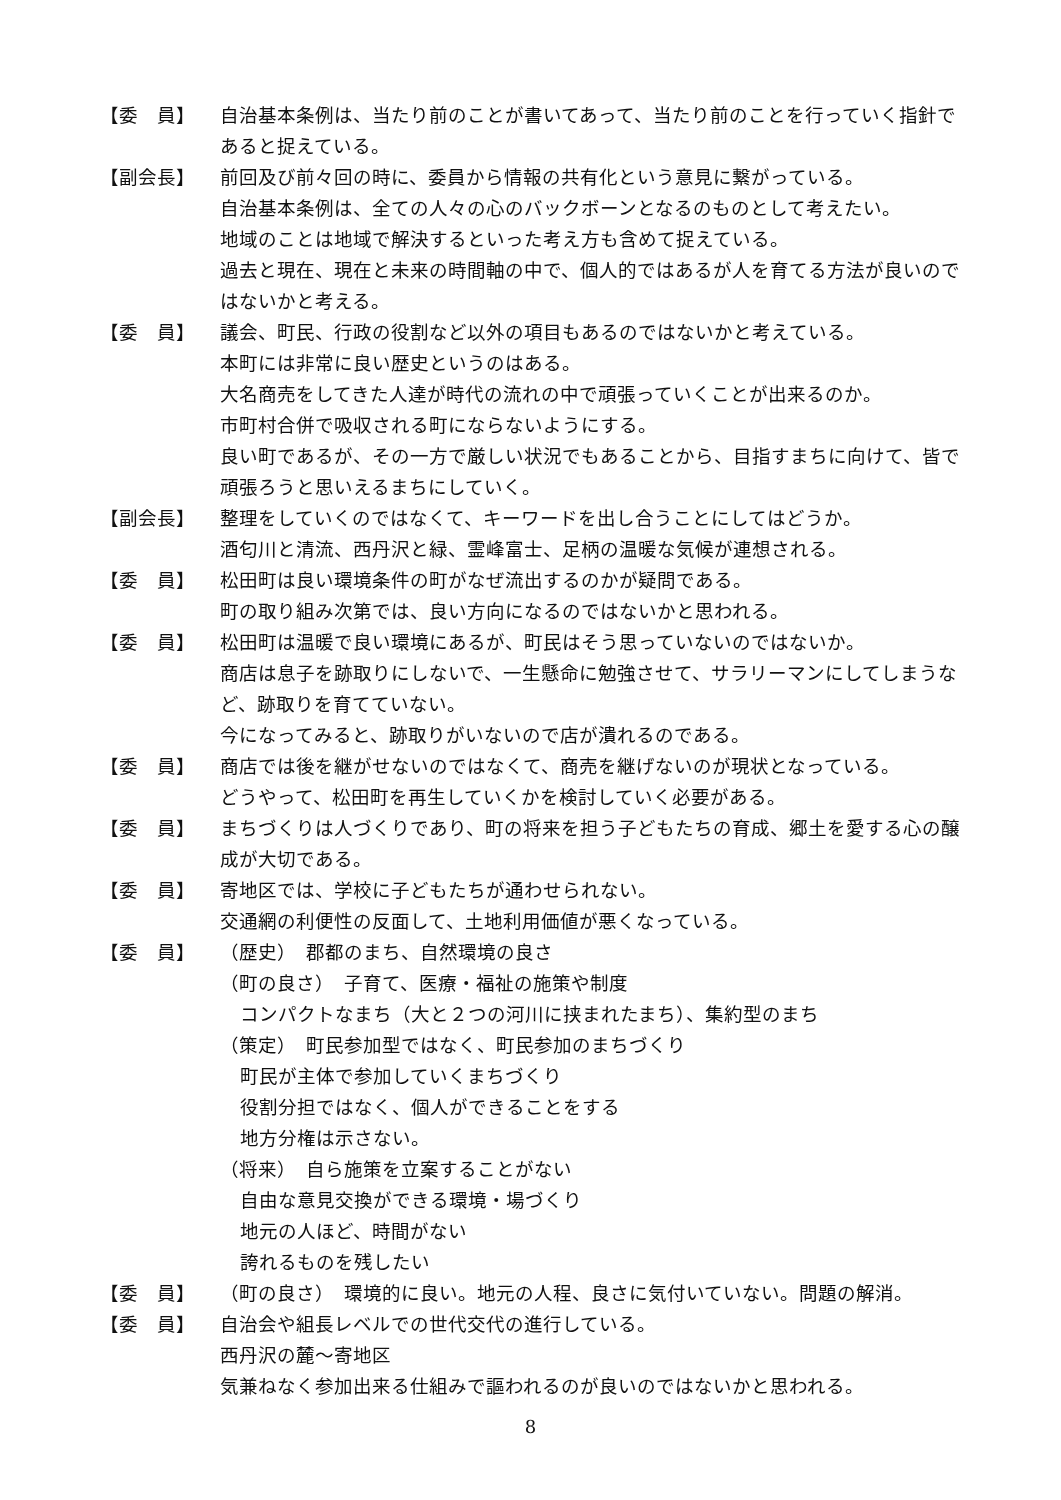【委　員】 自治基本条例は、当たり前のことが書いてあって、当たり前のことを行っていく指針であると捉えている。
【副会長】 前回及び前々回の時に、委員から情報の共有化という意見に繋がっている。
自治基本条例は、全ての人々の心のバックボーンとなるのものとして考えたい。
地域のことは地域で解決するといった考え方も含めて捉えている。
過去と現在、現在と未来の時間軸の中で、個人的ではあるが人を育てる方法が良いのではないかと考える。
【委　員】 議会、町民、行政の役割など以外の項目もあるのではないかと考えている。
本町には非常に良い歴史というのはある。
大名商売をしてきた人達が時代の流れの中で頑張っていくことが出来るのか。
市町村合併で吸収される町にならないようにする。
良い町であるが、その一方で厳しい状況でもあることから、目指すまちに向けて、皆で頑張ろうと思いえるまちにしていく。
【副会長】 整理をしていくのではなくて、キーワードを出し合うことにしてはどうか。
酒匂川と清流、西丹沢と緑、霊峰富士、足柄の温暖な気候が連想される。
【委　員】 松田町は良い環境条件の町がなぜ流出するのかが疑問である。
町の取り組み次第では、良い方向になるのではないかと思われる。
【委　員】 松田町は温暖で良い環境にあるが、町民はそう思っていないのではないか。
商店は息子を跡取りにしないで、一生懸命に勉強させて、サラリーマンにしてしまうなど、跡取りを育てていない。
今になってみると、跡取りがいないので店が潰れるのである。
【委　員】 商店では後を継がせないのではなくて、商売を継げないのが現状となっている。
どうやって、松田町を再生していくかを検討していく必要がある。
【委　員】 まちづくりは人づくりであり、町の将来を担う子どもたちの育成、郷土を愛する心の醸成が大切である。
【委　員】 寄地区では、学校に子どもたちが通わせられない。
交通網の利便性の反面して、土地利用価値が悪くなっている。
【委　員】 （歴史）　郡都のまち、自然環境の良さ
（町の良さ）　子育て、医療・福祉の施策や制度
コンパクトなまち（大と２つの河川に挟まれたまち）、集約型のまち
（策定）　町民参加型ではなく、町民参加のまちづくり
町民が主体で参加していくまちづくり
役割分担ではなく、個人ができることをする
地方分権は示さない。
（将来）　自ら施策を立案することがない
自由な意見交換ができる環境・場づくり
地元の人ほど、時間がない
誇れるものを残したい
【委　員】 （町の良さ）　環境的に良い。地元の人程、良さに気付いていない。問題の解消。
【委　員】 自治会や組長レベルでの世代交代の進行している。
西丹沢の麓～寄地区
気兼ねなく参加出来る仕組みで謳われるのが良いのではないかと思われる。
8